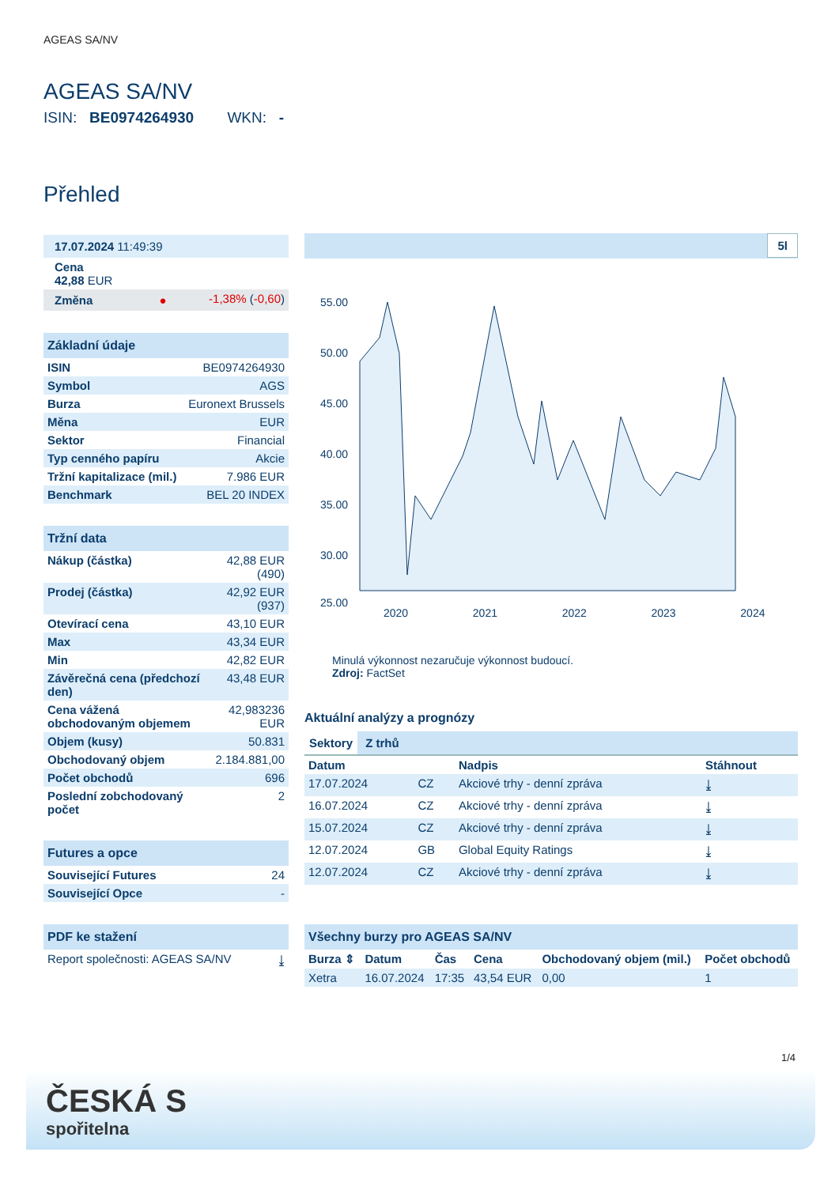AGEAS SA/NV
AGEAS SA/NV
ISIN: BE0974264930 WKN: -
Přehled
| 17.07.2024 11:49:39 | |
| Cena 42,88 EUR | |
| Změna ● | -1,38% ( -0,60 ) |
| Základní údaje | |
| ISIN | BE0974264930 |
| Symbol | AGS |
| Burza | Euronext Brussels |
| Měna | EUR |
| Sektor | Financial |
| Typ cenného papíru | Akcie |
| Tržní kapitalizace (mil.) | 7.986 EUR |
| Benchmark | BEL 20 INDEX |
| Tržní data | |
| Nákup (částka) | 42,88 EUR (490) |
| Prodej (částka) | 42,92 EUR (937) |
| Otevírací cena | 43,10 EUR |
| Max | 43,34 EUR |
| Min | 42,82 EUR |
| Závěrečná cena (předchozí den) | 43,48 EUR |
| Cena vážená obchodovaným objemem | 42,983236 EUR |
| Objem (kusy) | 50.831 |
| Obchodovaný objem | 2.184.881,00 |
| Počet obchodů | 696 |
| Poslední zobchodovaný počet | 2 |
| Futures a opce | |
| Související Futures | 24 |
| Související Opce | - |
| PDF ke stažení | |
| Report společnosti: AGEAS SA/NV | ⤓ |
5l
55.00
50.00
45.00
40.00
35.00
30.00
25.00
2020 2021 2022 2023 2024
Minulá výkonnost nezaručuje výkonnost budoucí.
Zdroj: FactSet
Aktuální analýzy a prognózy
Sektory Z trhů
| Datum | | Nadpis | Stáhnout |
| --- | --- | --- | --- |
| 17.07.2024 | CZ | Akciové trhy - denní zpráva | ⤓ |
| 16.07.2024 | CZ | Akciové trhy - denní zpráva | ⤓ |
| 15.07.2024 | CZ | Akciové trhy - denní zpráva | ⤓ |
| 12.07.2024 | GB | Global Equity Ratings | ⤓ |
| 12.07.2024 | CZ | Akciové trhy - denní zpráva | ⤓ |
| Všechny burzy pro AGEAS SA/NV | | | | | |
| Burza ⇕ | Datum | Čas | Cena | Obchodovaný objem (mil.) | Počet obchodů |
| Xetra | 16.07.2024 | 17:35 | 43,54 EUR | 0,00 | 1 |
1/4
ČESKÁ S
spořitelna